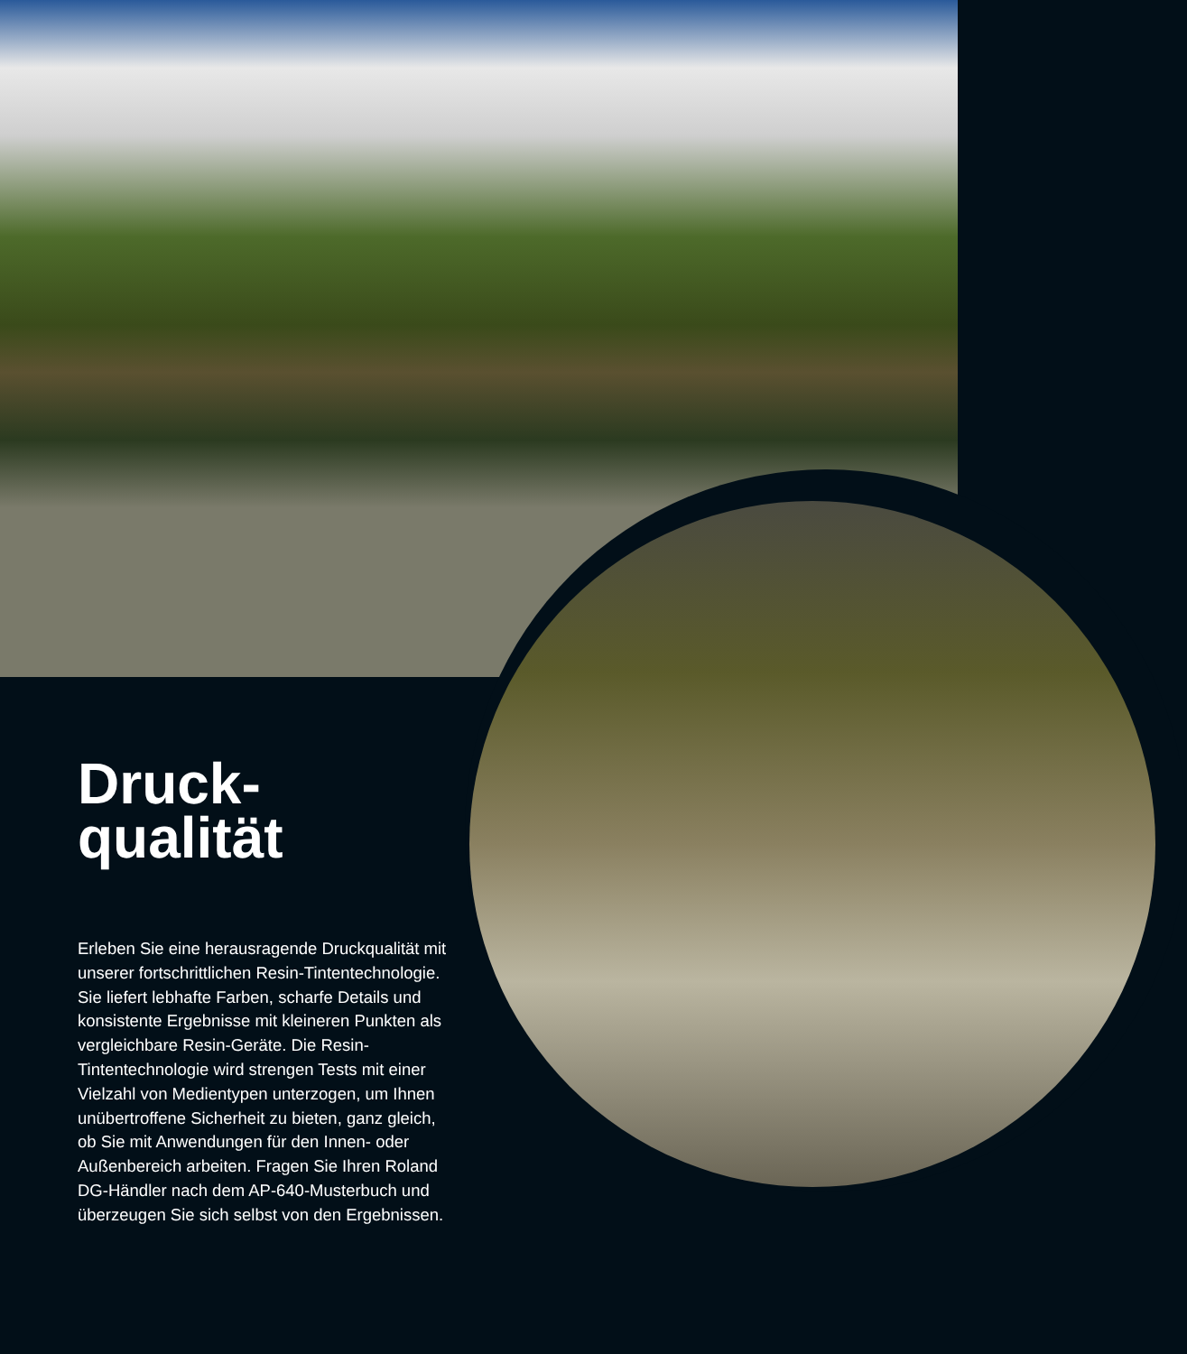Druck-
qualität
Erleben Sie eine herausragende Druckqualität mit unserer fortschrittlichen Resin-Tintentechnologie. Sie liefert lebhafte Farben, scharfe Details und konsistente Ergebnisse mit kleineren Punkten als vergleichbare Resin-Geräte. Die Resin-Tintentechnologie wird strengen Tests mit einer Vielzahl von Medientypen unterzogen, um Ihnen unübertroffene Sicherheit zu bieten, ganz gleich, ob Sie mit Anwendungen für den Innen- oder Außenbereich arbeiten. Fragen Sie Ihren Roland DG-Händler nach dem AP-640-Musterbuch und überzeugen Sie sich selbst von den Ergebnissen.